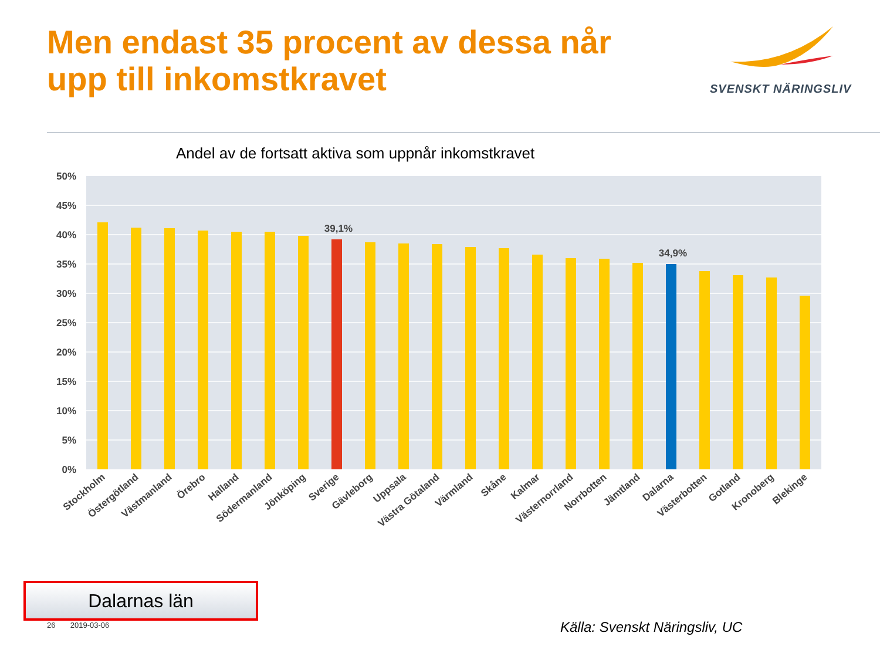Men endast 35 procent av dessa når
upp till inkomstkravet
50%
45%
40%
35%
30%
25%
20%
15%
10%
5%
0%
39,1%
34,9%
Stockholm
Östergötland
Västmanland
Örebro
Halland
Södermanland
Jönköping
Sverige
Gävleborg
Uppsala
Västra Götaland
Värmland
Skåne
Kalmar
Västernorrland
Norrbotten
Jämtland
Dalarna
Västerbotten
Gotland
Kronoberg
Blekinge
SVENSKT NÄRINGSLIV
Andel av de fortsatt aktiva som uppnår inkomstkravet
Dalarnas län
26 2019-03-06 Källa: Svenskt Näringsliv, UC